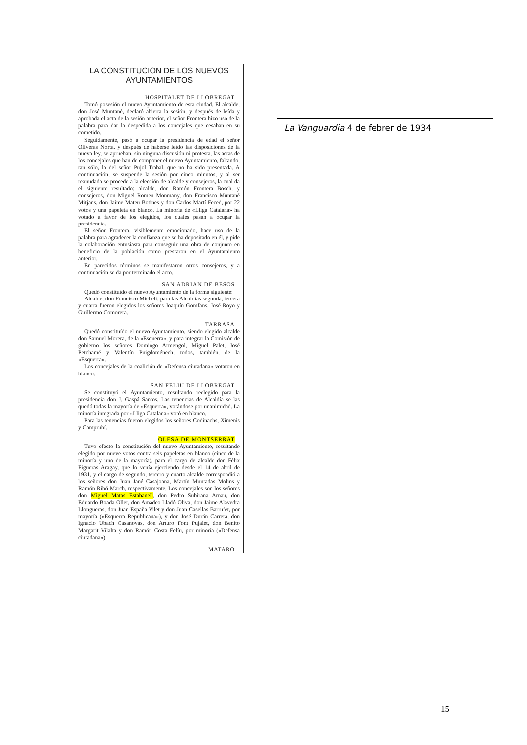LA CONSTITUCION DE LOS NUEVOS AYUNTAMIENTOS
HOSPITALET DE LLOBREGAT
Tomó posesión el nuevo Ayuntamiento de esta ciudad. El alcalde, don José Muntané, declaró abierta la sesión, y después de leída y aprobada el acta de la sesión anterior, el señor Frontera hizo uso de la palabra para dar la despedida a los concejales que cesaban en su cometido.
Seguidamente, pasó a ocupar la presidencia de edad el señor Oliveras Norta, y después de haberse leído las disposiciones de la nueva ley, se aprueban, sin ninguna discusión ni protesta, las actas de los concejales que han de componer el nuevo Ayuntamiento, faltando, tan sólo, la del señor Pujol Trabal, que no ha sido presentada. A continuación, se suspende la sesión por cinco minutos, y al ser reanudada se procede a la elección de alcalde y consejeros, la cual da el siguiente resultado: alcalde, don Ramón Frontera Bosch, y consejeros, don Miguel Romeu Monmany, don Francisco Muntané Mitjans, don Jaime Mateu Botines y don Carlos Martí Feced, por 22 votos y una papeleta en blanco. La minoría de «Lliga Catalana» ha votado a favor de los elegidos, los cuales pasan a ocupar la presidencia.
El señor Frontera, visiblemente emocionado, hace uso de la palabra para agradecer la confianza que se ha depositado en él, y pide la colaboración entusiasta para conseguir una obra de conjunto en beneficio de la población como prestaron en el Ayuntamiento anterior.
En parecidos términos se manifestaron otros consejeros, y a continuación se da por terminado el acto.
SAN ADRIAN DE BESOS
Quedó constituído el nuevo Ayuntamiento de la forma siguiente:
Alcalde, don Francisco Micheli; para las Alcaldías segunda, tercera y cuarta fueron elegidos los señores Joaquín Gomfans, José Royo y Guillermo Comorera.
TARRASA
Quedó constituído el nuevo Ayuntamiento, siendo elegido alcalde don Samuel Morera, de la «Esquerra», y para integrar la Comisión de gobierno los señores Domingo Armengol, Miguel Palet, José Petchamé y Valentín Puigdoménech, todos, también, de la «Esquerra».
Los concejales de la coalición de «Defensa ciutadana» votaron en blanco.
SAN FELIU DE LLOBREGAT
Se constituyó el Ayuntamiento, resultando reelegido para la presidencia don J. Gaspá Santos. Las tenencias de Alcaldía se las quedó todas la mayoría de «Esquerra», votándose por unanimidad. La minoría integrada por «Lliga Catalana» votó en blanco.
Para las tenencias fueron elegidos los señores Codinachs, Ximenis y Camprubí.
OLESA DE MONTSERRAT
Tuvo efecto la constitución del nuevo Ayuntamiento, resultando elegido por nueve votos contra seis papeletas en blanco (cinco de la minoría y uno de la mayoría), para el cargo de alcalde don Félix Figueras Aragay, que lo venía ejerciendo desde el 14 de abril de 1931, y el cargo de segundo, tercero y cuarto alcalde correspondió a los señores don Juan Jané Casajoana, Martín Muntadas Molins y Ramón Ribó March, respectivamente. Los concejales son los señores don Miguel Matas Estabanell, don Pedro Subirana Arnau, don Eduardo Boada Oller, don Amadeo Lladó Oliva, don Jaime Alavedra Llongueras, don Juan España Vilet y don Juan Casellas Barrufet, por mayoría («Esquerra Republicana»), y don José Durán Carrera, don Ignacio Ubach Casanovas, don Arturo Font Pujalet, don Benito Margarit Vilalta y don Ramón Costa Felíu, por minoría («Defensa ciutadana»).
MATARO
La Vanguardia 4 de febrer de 1934
15